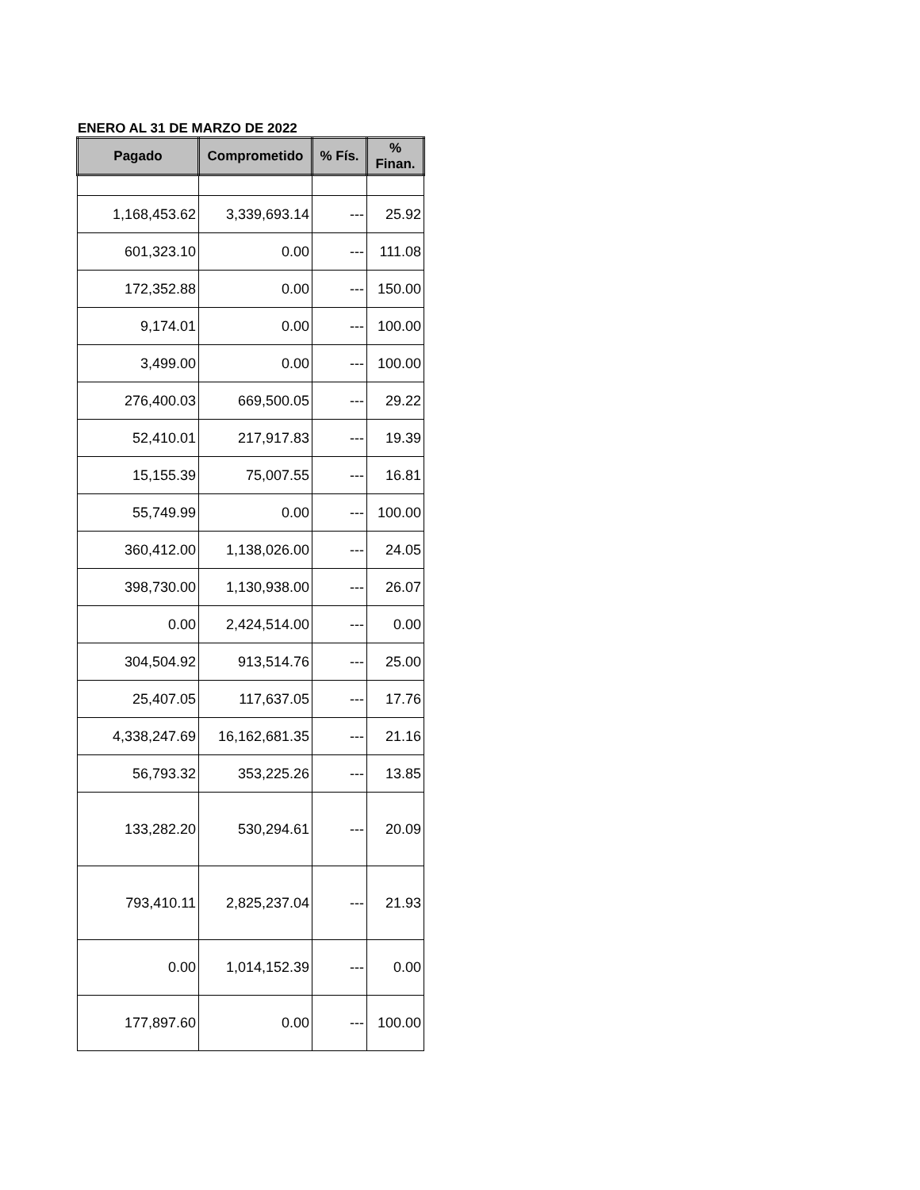ENERO AL 31 DE MARZO DE 2022
| Pagado | Comprometido | % Fís. | % Finan. |
| --- | --- | --- | --- |
| 1,168,453.62 | 3,339,693.14 | --- | 25.92 |
| 601,323.10 | 0.00 | --- | 111.08 |
| 172,352.88 | 0.00 | --- | 150.00 |
| 9,174.01 | 0.00 | --- | 100.00 |
| 3,499.00 | 0.00 | --- | 100.00 |
| 276,400.03 | 669,500.05 | --- | 29.22 |
| 52,410.01 | 217,917.83 | --- | 19.39 |
| 15,155.39 | 75,007.55 | --- | 16.81 |
| 55,749.99 | 0.00 | --- | 100.00 |
| 360,412.00 | 1,138,026.00 | --- | 24.05 |
| 398,730.00 | 1,130,938.00 | --- | 26.07 |
| 0.00 | 2,424,514.00 | --- | 0.00 |
| 304,504.92 | 913,514.76 | --- | 25.00 |
| 25,407.05 | 117,637.05 | --- | 17.76 |
| 4,338,247.69 | 16,162,681.35 | --- | 21.16 |
| 56,793.32 | 353,225.26 | --- | 13.85 |
| 133,282.20 | 530,294.61 | --- | 20.09 |
| 793,410.11 | 2,825,237.04 | --- | 21.93 |
| 0.00 | 1,014,152.39 | --- | 0.00 |
| 177,897.60 | 0.00 | --- | 100.00 |